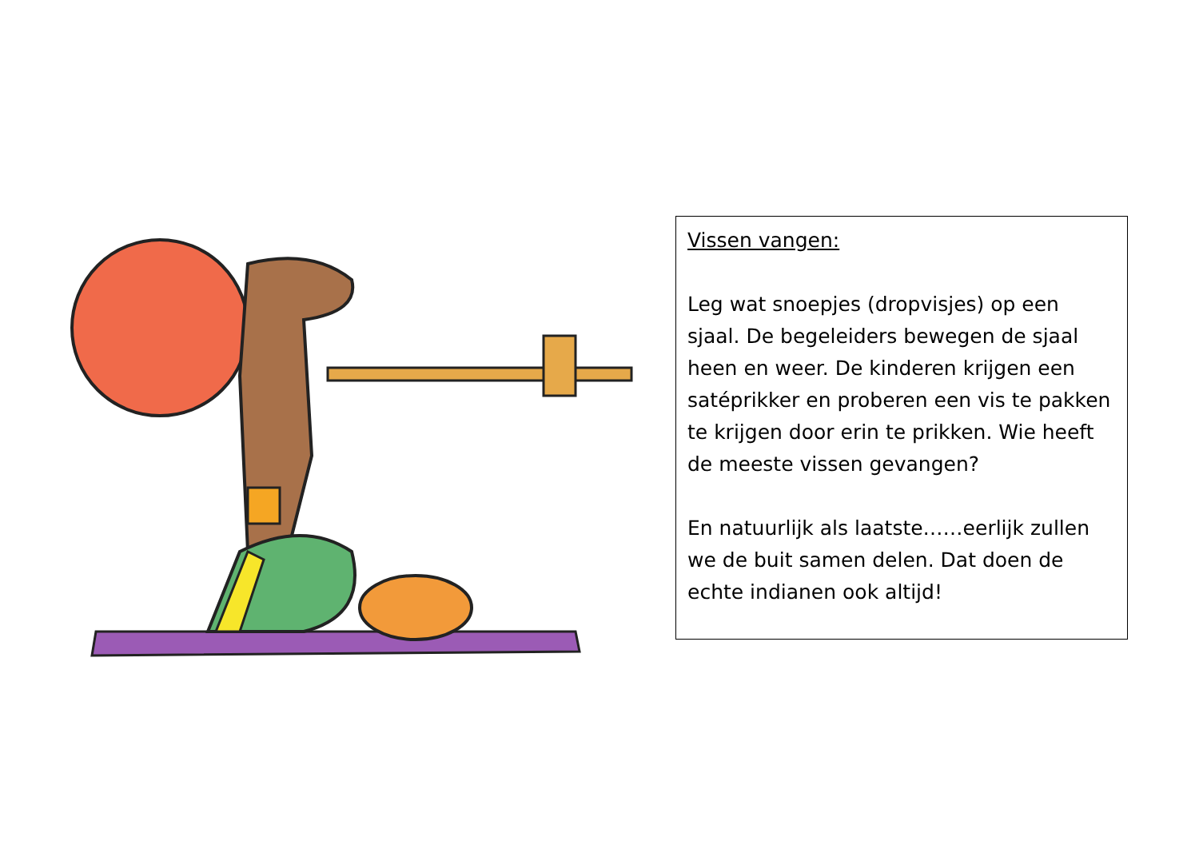Vissen vangen:
Leg wat snoepjes (dropvisjes) op een sjaal. De begeleiders bewegen de sjaal heen en weer. De kinderen krijgen een satéprikker en proberen een vis te pakken te krijgen door erin te prikken. Wie heeft de meeste vissen gevangen?
En natuurlijk als laatste……eerlijk zullen we de buit samen delen. Dat doen de echte indianen ook altijd!